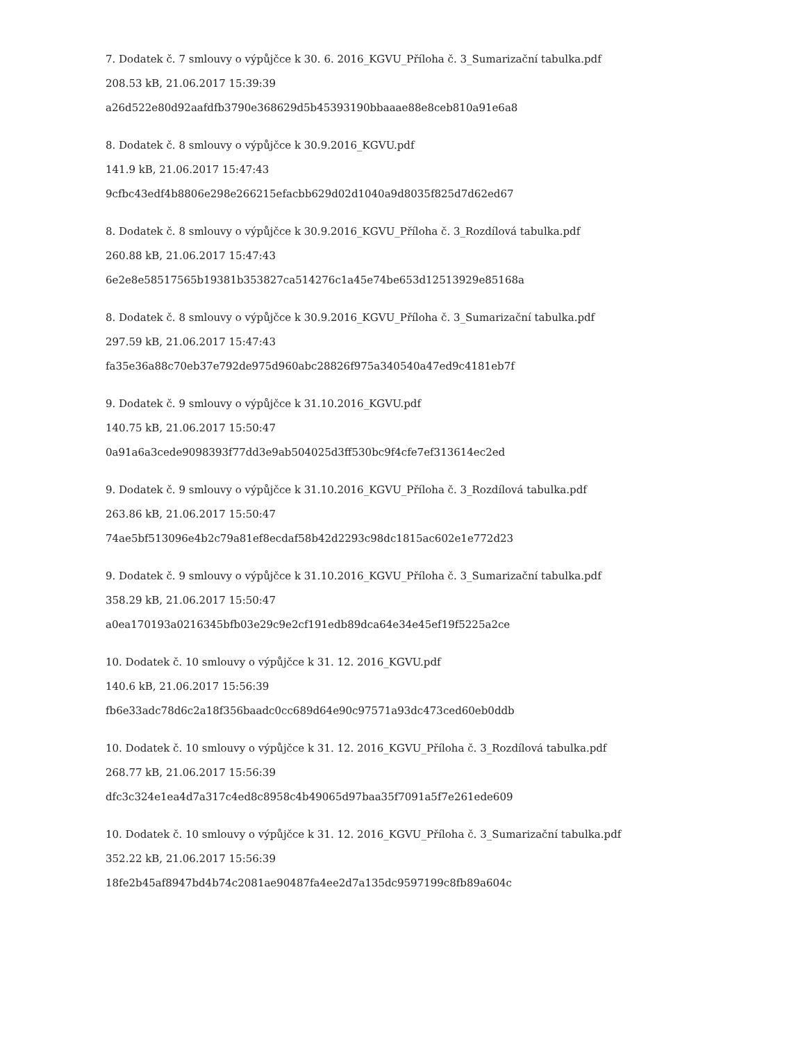7. Dodatek č. 7 smlouvy o výpůjčce k 30. 6. 2016_KGVU_Příloha č. 3_Sumarizační tabulka.pdf
208.53 kB, 21.06.2017 15:39:39
a26d522e80d92aafdfb3790e368629d5b45393190bbaaae88e8ceb810a91e6a8
8. Dodatek č. 8 smlouvy o výpůjčce k 30.9.2016_KGVU.pdf
141.9 kB, 21.06.2017 15:47:43
9cfbc43edf4b8806e298e266215efacbb629d02d1040a9d8035f825d7d62ed67
8. Dodatek č. 8 smlouvy o výpůjčce k 30.9.2016_KGVU_Příloha č. 3_Rozdílová tabulka.pdf
260.88 kB, 21.06.2017 15:47:43
6e2e8e58517565b19381b353827ca514276c1a45e74be653d12513929e85168a
8. Dodatek č. 8 smlouvy o výpůjčce k 30.9.2016_KGVU_Příloha č. 3_Sumarizační tabulka.pdf
297.59 kB, 21.06.2017 15:47:43
fa35e36a88c70eb37e792de975d960abc28826f975a340540a47ed9c4181eb7f
9. Dodatek č. 9 smlouvy o výpůjčce k 31.10.2016_KGVU.pdf
140.75 kB, 21.06.2017 15:50:47
0a91a6a3cede9098393f77dd3e9ab504025d3ff530bc9f4cfe7ef313614ec2ed
9. Dodatek č. 9 smlouvy o výpůjčce k 31.10.2016_KGVU_Příloha č. 3_Rozdílová tabulka.pdf
263.86 kB, 21.06.2017 15:50:47
74ae5bf513096e4b2c79a81ef8ecdaf58b42d2293c98dc1815ac602e1e772d23
9. Dodatek č. 9 smlouvy o výpůjčce k 31.10.2016_KGVU_Příloha č. 3_Sumarizační tabulka.pdf
358.29 kB, 21.06.2017 15:50:47
a0ea170193a0216345bfb03e29c9e2cf191edb89dca64e34e45ef19f5225a2ce
10. Dodatek č. 10 smlouvy o výpůjčce k 31. 12. 2016_KGVU.pdf
140.6 kB, 21.06.2017 15:56:39
fb6e33adc78d6c2a18f356baadc0cc689d64e90c97571a93dc473ced60eb0ddb
10. Dodatek č. 10 smlouvy o výpůjčce k 31. 12. 2016_KGVU_Příloha č. 3_Rozdílová tabulka.pdf
268.77 kB, 21.06.2017 15:56:39
dfc3c324e1ea4d7a317c4ed8c8958c4b49065d97baa35f7091a5f7e261ede609
10. Dodatek č. 10 smlouvy o výpůjčce k 31. 12. 2016_KGVU_Příloha č. 3_Sumarizační tabulka.pdf
352.22 kB, 21.06.2017 15:56:39
18fe2b45af8947bd4b74c2081ae90487fa4ee2d7a135dc9597199c8fb89a604c